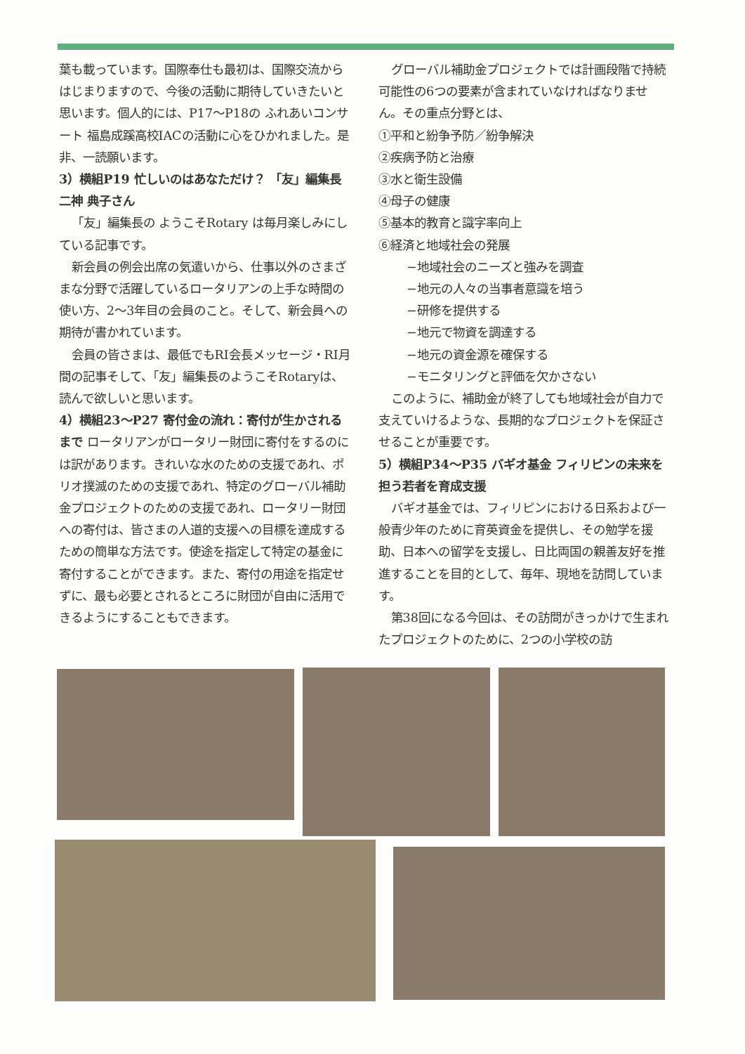葉も載っています。国際奉仕も最初は、国際交流からはじまりますので、今後の活動に期待していきたいと思います。個人的には、P17〜P18の ふれあいコンサート 福島成蹊高校IACの活動に心をひかれました。是非、一読願います。
3）横組P19 忙しいのはあなただけ？ 「友」編集長 二神 典子さん
「友」編集長の ようこそRotary は毎月楽しみにしている記事です。
新会員の例会出席の気遣いから、仕事以外のさまざまな分野で活躍しているロータリアンの上手な時間の使い方、2〜3年目の会員のこと。そして、新会員への期待が書かれています。
会員の皆さまは、最低でもRI会長メッセージ・RI月間の記事そして、「友」編集長のようこそRotaryは、読んで欲しいと思います。
4）横組23〜P27 寄付金の流れ：寄付が生かされるまで ロータリアンがロータリー財団に寄付をするのには訳があります。きれいな水のための支援であれ、ポリオ撲滅のための支援であれ、特定のグローバル補助金プロジェクトのための支援であれ、ロータリー財団への寄付は、皆さまの人道的支援への目標を達成するための簡単な方法です。使途を指定して特定の基金に寄付することができます。また、寄付の用途を指定せずに、最も必要とされるところに財団が自由に活用できるようにすることもできます。
グローバル補助金プロジェクトでは計画段階で持続可能性の6つの要素が含まれていなければなりません。その重点分野とは、
①平和と紛争予防／紛争解決
②疾病予防と治療
③水と衛生設備
④母子の健康
⑤基本的教育と識字率向上
⑥経済と地域社会の発展
−地域社会のニーズと強みを調査
−地元の人々の当事者意識を培う
−研修を提供する
−地元で物資を調達する
−地元の資金源を確保する
−モニタリングと評価を欠かさない
このように、補助金が終了しても地域社会が自力で支えていけるような、長期的なプロジェクトを保証させることが重要です。
5）横組P34〜P35 バギオ基金 フィリピンの未来を担う若者を育成支援
バギオ基金では、フィリピンにおける日系および一般青少年のために育英資金を提供し、その勉学を援助、日本への留学を支援し、日比両国の親善友好を推進することを目的として、毎年、現地を訪問しています。
第38回になる今回は、その訪問がきっかけで生まれたプロジェクトのために、2つの小学校の訪